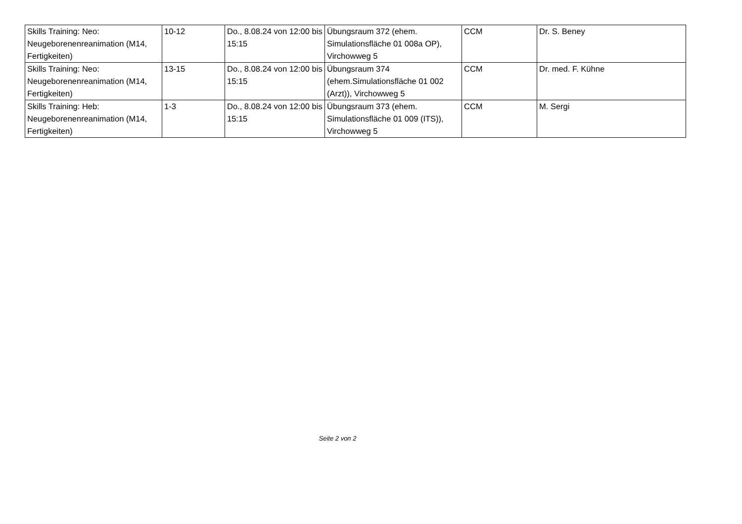| Skills Training: Neo: Neugeborenenreanimation (M14, Fertigkeiten) | 10-12 | Do., 8.08.24 von 12:00 bis 15:15 | Übungsraum 372 (ehem. Simulationsfläche 01 008a OP), Virchowweg 5 | CCM | Dr. S. Beney |
| Skills Training: Neo: Neugeborenenreanimation (M14, Fertigkeiten) | 13-15 | Do., 8.08.24 von 12:00 bis 15:15 | Übungsraum 374 (ehem.Simulationsfläche 01 002 (Arzt)), Virchowweg 5 | CCM | Dr. med. F. Kühne |
| Skills Training: Heb: Neugeborenenreanimation (M14, Fertigkeiten) | 1-3 | Do., 8.08.24 von 12:00 bis 15:15 | Übungsraum 373 (ehem. Simulationsfläche 01 009 (ITS)), Virchowweg 5 | CCM | M. Sergi |
Seite 2 von 2